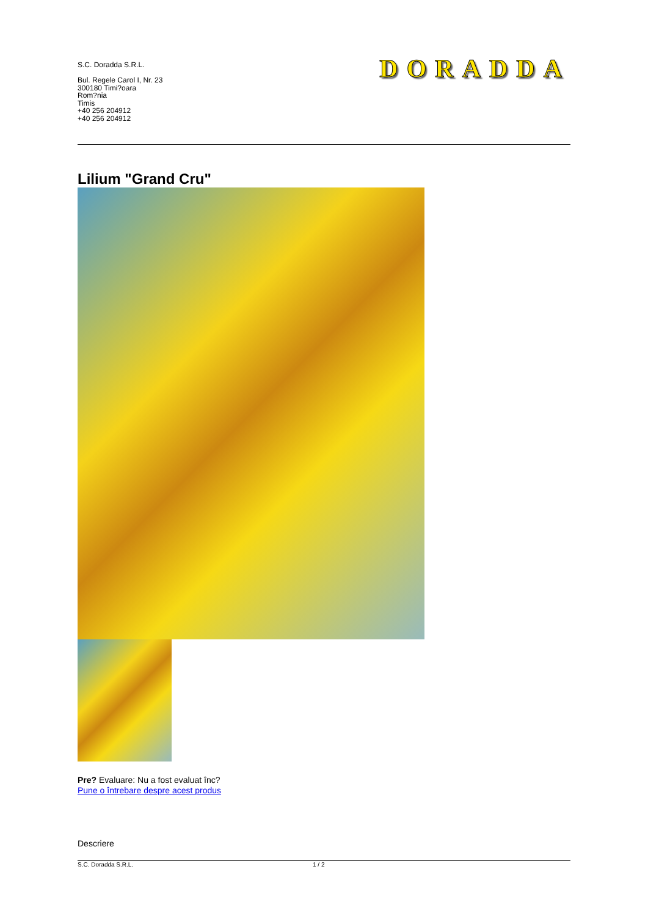S.C. Doradda S.R.L.
Bul. Regele Carol I, Nr. 23
300180 Timi?oara
Rom?nia
Timis
+40 256 204912
+40 256 204912
DORADDA
Lilium "Grand Cru"
Pre? Evaluare: Nu a fost evaluat înc?
Pune o întrebare despre acest produs
Descriere
S.C. Doradda S.R.L. 1 / 2